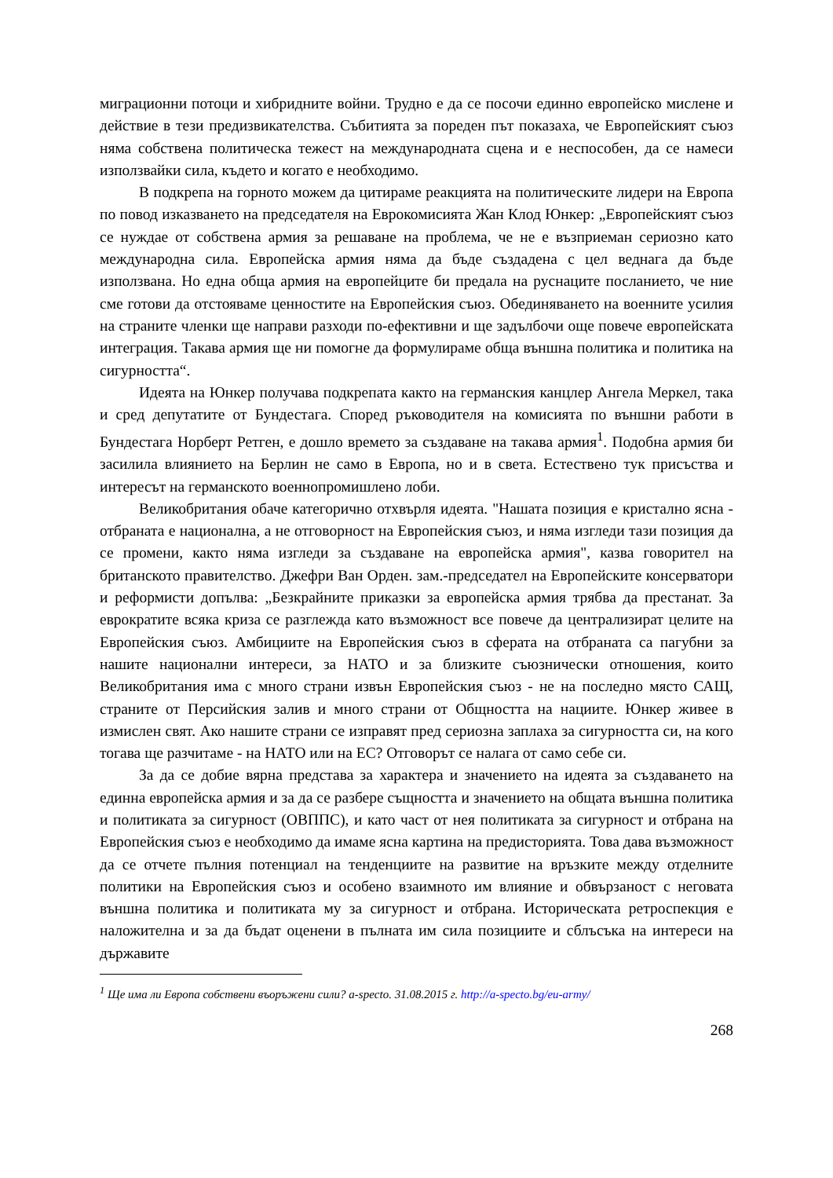миграционни потоци и хибридните войни. Трудно е да се посочи единно европейско мислене и действие в тези предизвикателства. Събитията за пореден път показаха, че Европейският съюз няма собствена политическа тежест на международната сцена и е неспособен, да се намеси използвайки сила, където и когато е необходимо.
В подкрепа на горното можем да цитираме реакцията на политическите лидери на Европа по повод изказването на председателя на Еврокомисията Жан Клод Юнкер: „Европейският съюз се нуждае от собствена армия за решаване на проблема, че не е възприеман сериозно като международна сила. Европейска армия няма да бъде създадена с цел веднага да бъде използвана. Но една обща армия на европейците би предала на руснаците посланието, че ние сме готови да отстояваме ценностите на Европейския съюз. Обединяването на военните усилия на страните членки ще направи разходи по-ефективни и ще задълбочи още повече европейската интеграция. Такава армия ще ни помогне да формулираме обща външна политика и политика на сигурността“.
Идеята на Юнкер получава подкрепата както на германския канцлер Ангела Меркел, така и сред депутатите от Бундестага. Според ръководителя на комисията по външни работи в Бундестага Норберт Ретген, е дошло времето за създаване на такава армия<sup>1</sup>. Подобна армия би засилила влиянието на Берлин не само в Европа, но и в света. Естествено тук присъства и интересът на германското военнопромишлено лоби.
Великобритания обаче категорично отхвърля идеята. "Нашата позиция е кристално ясна - отбраната е национална, а не отговорност на Европейския съюз, и няма изгледи тази позиция да се промени, както няма изгледи за създаване на европейска армия", казва говорител на британското правителство. Джефри Ван Орден. зам.-председател на Европейските консерватори и реформисти допълва: „Безкрайните приказки за европейска армия трябва да престанат. За еврократите всяка криза се разглежда като възможност все повече да централизират целите на Европейския съюз. Амбициите на Европейския съюз в сферата на отбраната са пагубни за нашите национални интереси, за НАТО и за близките съюзнически отношения, които Великобритания има с много страни извън Европейския съюз - не на последно място САЩ, страните от Персийския залив и много страни от Общността на нациите. Юнкер живее в измислен свят. Ако нашите страни се изправят пред сериозна заплаха за сигурността си, на кого тогава ще разчитаме - на НАТО или на ЕС? Отговорът се налага от само себе си.
За да се добие вярна представа за характера и значението на идеята за създаването на единна европейска армия и за да се разбере същността и значението на общата външна политика и политиката за сигурност (ОВППС), и като част от нея политиката за сигурност и отбрана на Европейския съюз е необходимо да имаме ясна картина на предисторията. Това дава възможност да се отчете пълния потенциал на тенденциите на развитие на връзките между отделните политики на Европейския съюз и особено взаимното им влияние и обвързаност с неговата външна политика и политиката му за сигурност и отбрана. Историческата ретроспекция е наложителна и за да бъдат оценени в пълната им сила позициите и сблъсъка на интереси на държавите
<sup>1</sup> Ще има ли Европа собствени въоръжени сили? a-specto. 31.08.2015 г. http://a-specto.bg/eu-army/
268